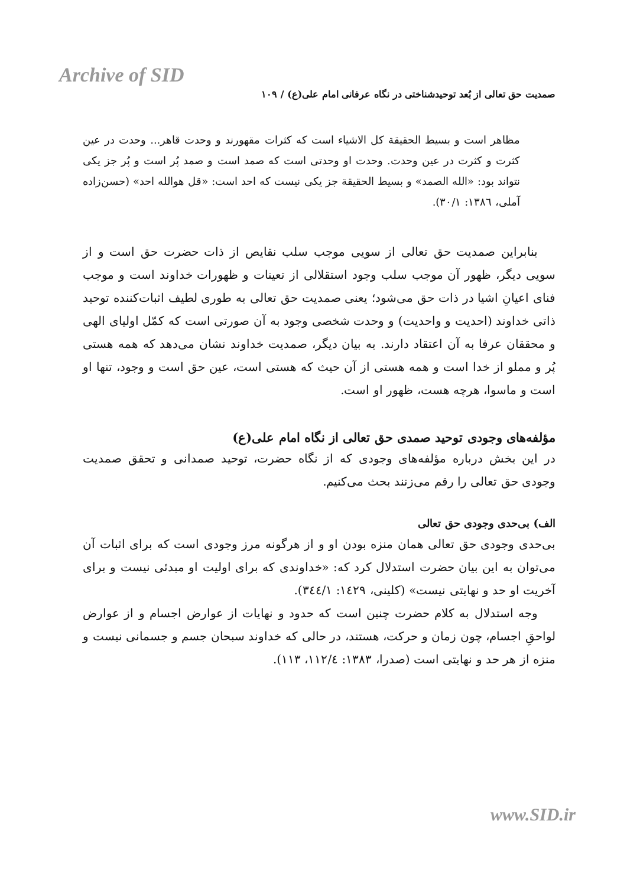Archive of SID
صمدیت حق تعالی از بُعد توحیدشناختی در نگاه عرفانی امام علی(ع) / ۱۰۹
مظاهر است و بسیط الحقیقة کل الاشیاء است که کثرات مقهورند و وحدت قاهر... وحدت در عین کثرت و کثرت در عین وحدت. وحدت او وحدتی است که صمد است و صمد پُر است و پُر جز یکی نتواند بود: «الله الصمد» و بسیط الحقیقة جز یکی نیست که احد است: «قل هوالله احد» (حسن‌زاده آملی، ۱۳۸٦: ۳۰/۱).
بنابراین صمدیت حق تعالی از سویی موجب سلب نقایص از ذات حضرت حق است و از سویی دیگر، ظهور آن موجب سلب وجود استقلالی از تعینات و ظهورات خداوند است و موجب فنای اعیانِ اشیا در ذات حق می‌شود؛ یعنی صمدیت حق تعالی به طوری لطیف اثبات‌کننده توحید ذاتی خداوند (احدیت و واحدیت) و وحدت شخصی وجود به آن صورتی است که کمّل اولیای الهی و محققان عرفا به آن اعتقاد دارند. به بیان دیگر، صمدیت خداوند نشان می‌دهد که همه هستی پُر و مملو از خدا است و همه هستی از آن حیث که هستی است، عین حق است و وجود، تنها او است و ماسوا، هرچه هست، ظهور او است.
مؤلفه‌های وجودی توحید صمدی حق تعالی از نگاه امام علی(ع)
در این بخش درباره مؤلفه‌های وجودی که از نگاه حضرت، توحید صمدانی و تحقق صمدیت وجودی حق تعالی را رقم می‌زنند بحث می‌کنیم.
الف) بی‌حدی وجودی حق تعالی
بی‌حدی وجودی حق تعالی همان منزه بودن او و از هرگونه مرز وجودی است که برای اثبات آن می‌توان به این بیان حضرت استدلال کرد که: «خداوندی که برای اولیت او مبدئی نیست و برای آخریت او حد و نهایتی نیست» (کلینی، ۱٤۲۹: ۳٤٤/۱).
وجه استدلال به کلام حضرت چنین است که حدود و نهایات از عوارض اجسام و از عوارض لواحقِ اجسام، چون زمان و حرکت، هستند، در حالی که خداوند سبحان جسم و جسمانی نیست و منزه از هر حد و نهایتی است (صدرا، ۱۳۸۳: ۱۱۲/٤، ۱۱۳).
www.SID.ir